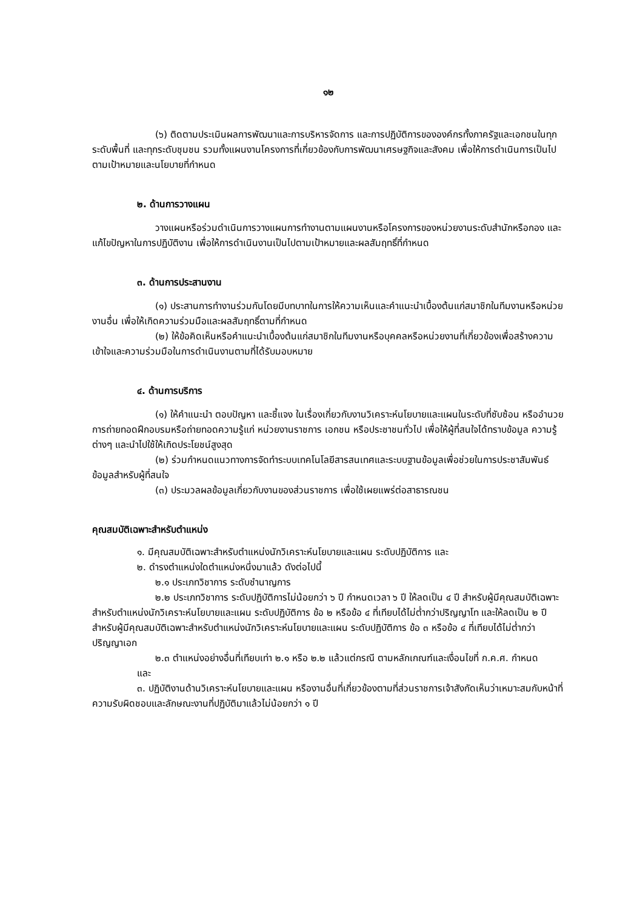๑๒
(๖) ติดตามประเมินผลการพัฒนาและการบริหารจัดการ และการปฏิบัติการขององค์กรทั้งภาครัฐและเอกชนในทุกระดับพื้นที่ และทุกระดับชุมชน รวมทั้งแผนงานโครงการที่เกี่ยวข้องกับการพัฒนาเศรษฐกิจและสังคม เพื่อให้การดำเนินการเป็นไปตามเป้าหมายและนโยบายที่กำหนด
๒. ด้านการวางแผน
วางแผนหรือร่วมดำเนินการวางแผนการทำงานตามแผนงานหรือโครงการของหน่วยงานระดับสำนักหรือกอง และแก้ไขปัญหาในการปฏิบัติงาน เพื่อให้การดำเนินงานเป็นไปตามเป้าหมายและผลสัมฤทธิ์ที่กำหนด
๓. ด้านการประสานงาน
(๑) ประสานการทำงานร่วมกันโดยมีบทบาทในการให้ความเห็นและคำแนะนำเบื้องต้นแก่สมาชิกในทีมงานหรือหน่วยงานอื่น เพื่อให้เกิดความร่วมมือและผลสัมฤทธิ์ตามที่กำหนด
(๒) ให้ข้อคิดเห็นหรือคำแนะนำเบื้องต้นแก่สมาชิกในทีมงานหรือบุคคลหรือหน่วยงานที่เกี่ยวข้องเพื่อสร้างความเข้าใจและความร่วมมือในการดำเนินงานตามที่ได้รับมอบหมาย
๔. ด้านการบริการ
(๑) ให้คำแนะนำ ตอบปัญหา และชี้แจง ในเรื่องเกี่ยวกับงานวิเคราะห์นโยบายและแผนในระดับที่ซับซ้อน หรืออำนวยการถ่ายทอดฝึกอบรมหรือถ่ายทอดความรู้แก่ หน่วยงานราชการ เอกชน หรือประชาชนทั่วไป เพื่อให้ผู้ที่สนใจได้ทราบข้อมูล ความรู้ต่างๆ และนำไปใช้ให้เกิดประโยชน์สูงสุด
(๒) ร่วมกำหนดแนวทางการจัดทำระบบเทคโนโลยีสารสนเทศและระบบฐานข้อมูลเพื่อช่วยในการประชาสัมพันธ์ข้อมูลสำหรับผู้ที่สนใจ
(๓) ประมวลผลข้อมูลเกี่ยวกับงานของส่วนราชการ เพื่อใช้เผยแพร่ต่อสาธารณชน
คุณสมบัติเฉพาะสำหรับตำแหน่ง
๑. มีคุณสมบัติเฉพาะสำหรับตำแหน่งนักวิเคราะห์นโยบายและแผน ระดับปฏิบัติการ และ
๒. ดำรงตำแหน่งใดตำแหน่งหนึ่งมาแล้ว ดังต่อไปนี้
๒.๑ ประเภทวิชาการ ระดับชำนาญการ
๒.๒ ประเภทวิชาการ ระดับปฏิบัติการไม่น้อยกว่า ๖ ปี กำหนดเวลา ๖ ปี ให้ลดเป็น ๔ ปี สำหรับผู้มีคุณสมบัติเฉพาะสำหรับตำแหน่งนักวิเคราะห์นโยบายและแผน ระดับปฏิบัติการ ข้อ ๒ หรือข้อ ๔ ที่เทียบได้ไม่ต่ำกว่าปริญญาโท และให้ลดเป็น ๒ ปี สำหรับผู้มีคุณสมบัติเฉพาะสำหรับตำแหน่งนักวิเคราะห์นโยบายและแผน ระดับปฏิบัติการ ข้อ ๓ หรือข้อ ๔ ที่เทียบได้ไม่ต่ำกว่าปริญญาเอก
๒.๓ ตำแหน่งอย่างอื่นที่เทียบเท่า ๒.๑ หรือ ๒.๒ แล้วแต่กรณี ตามหลักเกณฑ์และเงื่อนไขที่ ก.ค.ศ. กำหนด
และ
๓. ปฏิบัติงานด้านวิเคราะห์นโยบายและแผน หรืองานอื่นที่เกี่ยวข้องตามที่ส่วนราชการเจ้าสังกัดเห็นว่าเหมาะสมกับหน้าที่ความรับผิดชอบและลักษณะงานที่ปฏิบัติมาแล้วไม่น้อยกว่า ๑ ปี